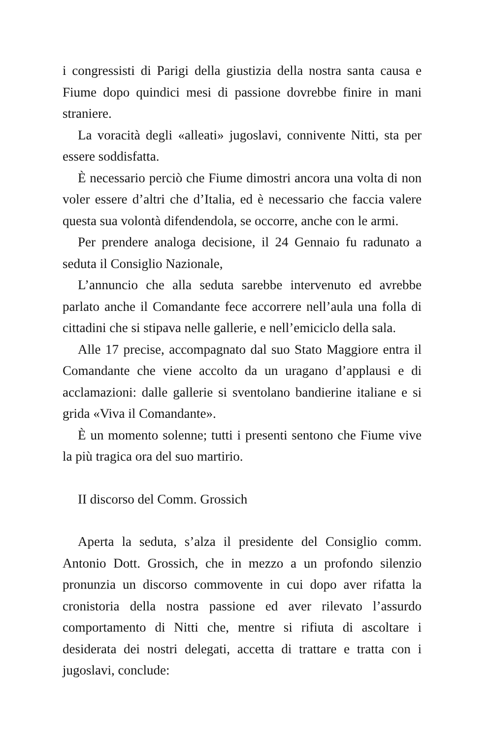i congressisti di Parigi della giustizia della nostra santa causa e Fiume dopo quindici mesi di passione dovrebbe finire in mani straniere.
La voracità degli «alleati» jugoslavi, connivente Nitti, sta per essere soddisfatta.
È necessario perciò che Fiume dimostri ancora una volta di non voler essere d’altri che d’Italia, ed è necessario che faccia valere questa sua volontà difendendola, se occorre, anche con le armi.
Per prendere analoga decisione, il 24 Gennaio fu radunato a seduta il Consiglio Nazionale,
L’annuncio che alla seduta sarebbe intervenuto ed avrebbe parlato anche il Comandante fece accorrere nell’aula una folla di cittadini che si stipava nelle gallerie, e nell’emiciclo della sala.
Alle 17 precise, accompagnato dal suo Stato Maggiore entra il Comandante che viene accolto da un uragano d’applausi e di acclamazioni: dalle gallerie si sventolano bandierine italiane e si grida «Viva il Comandante».
È un momento solenne; tutti i presenti sentono che Fiume vive la più tragica ora del suo martirio.
II discorso del Comm. Grossich
Aperta la seduta, s’alza il presidente del Consiglio comm. Antonio Dott. Grossich, che in mezzo a un profondo silenzio pronunzia un discorso commovente in cui dopo aver rifatta la cronistoria della nostra passione ed aver rilevato l’assurdo comportamento di Nitti che, mentre si rifiuta di ascoltare i desiderata dei nostri delegati, accetta di trattare e tratta con i jugoslavi, conclude: